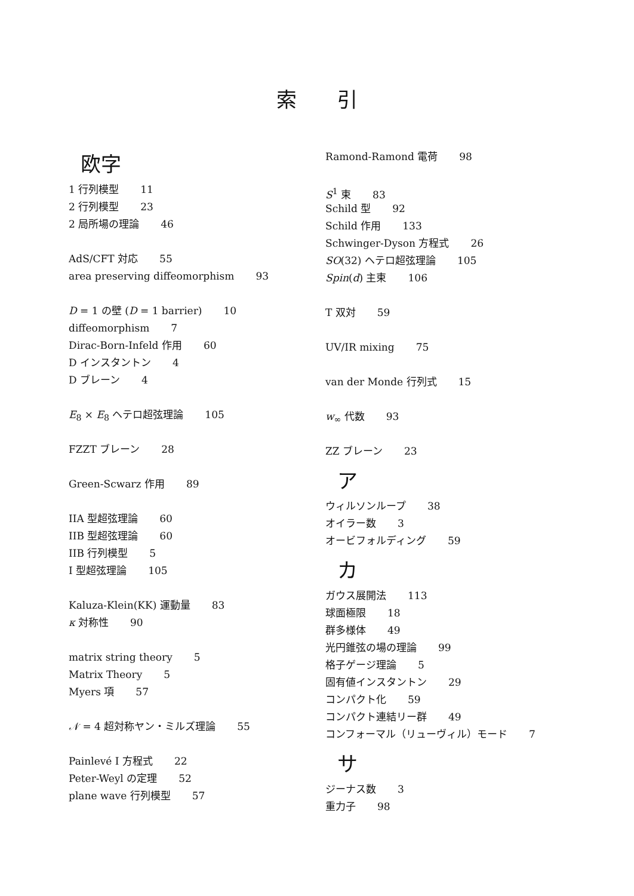索　　引
欧字
1 行列模型 11
2 行列模型 23
2 局所場の理論 46
AdS/CFT 対応 55
area preserving diffeomorphism 93
D = 1 の壁 (D = 1 barrier) 10
diffeomorphism 7
Dirac-Born-Infeld 作用 60
D インスタントン 4
D ブレーン 4
E<sub>8</sub> × E<sub>8</sub> ヘテロ超弦理論 105
FZZT ブレーン 28
Green-Scwarz 作用 89
IIA 型超弦理論 60
IIB 型超弦理論 60
IIB 行列模型 5
I 型超弦理論 105
Kaluza-Klein(KK) 運動量 83
κ 対称性 90
matrix string theory 5
Matrix Theory 5
Myers 項 57
𝒩 = 4 超対称ヤン・ミルズ理論 55
Painlevé I 方程式 22
Peter-Weyl の定理 52
plane wave 行列模型 57
Ramond-Ramond 電荷 98
S<sup>1</sup> 束 83
Schild 型 92
Schild 作用 133
Schwinger-Dyson 方程式 26
SO(32) ヘテロ超弦理論 105
Spin(d) 主束 106
T 双対 59
UV/IR mixing 75
van der Monde 行列式 15
w<sub>∞</sub> 代数 93
ZZ ブレーン 23
ア
ウィルソンループ 38
オイラー数 3
オービフォルディング 59
カ
ガウス展開法 113
球面極限 18
群多様体 49
光円錐弦の場の理論 99
格子ゲージ理論 5
固有値インスタントン 29
コンパクト化 59
コンパクト連結リー群 49
コンフォーマル（リューヴィル）モード 7
サ
ジーナス数 3
重力子 98